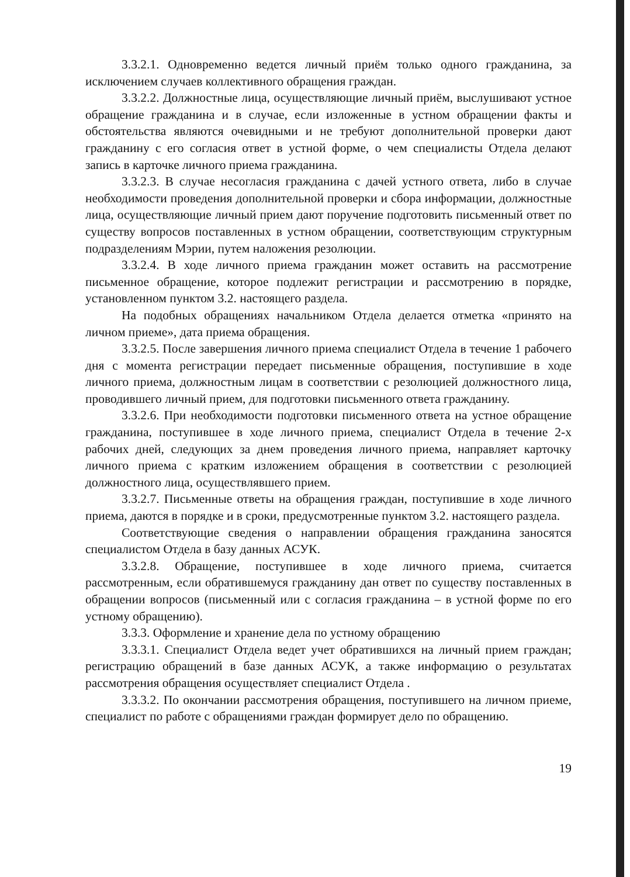3.3.2.1. Одновременно ведется личный приём только одного гражданина, за исключением случаев коллективного обращения граждан.
3.3.2.2. Должностные лица, осуществляющие личный приём, выслушивают устное обращение гражданина и в случае, если изложенные в устном обращении факты и обстоятельства являются очевидными и не требуют дополнительной проверки дают гражданину с его согласия ответ в устной форме, о чем специалисты Отдела делают запись в карточке личного приема гражданина.
3.3.2.3. В случае несогласия гражданина с дачей устного ответа, либо в случае необходимости проведения дополнительной проверки и сбора информации, должностные лица, осуществляющие личный прием дают поручение подготовить письменный ответ по существу вопросов поставленных в устном обращении, соответствующим структурным подразделениям Мэрии, путем наложения резолюции.
3.3.2.4. В ходе личного приема гражданин может оставить на рассмотрение письменное обращение, которое подлежит регистрации и рассмотрению в порядке, установленном пунктом 3.2. настоящего раздела.
На подобных обращениях начальником Отдела делается отметка «принято на личном приеме», дата приема обращения.
3.3.2.5. После завершения личного приема специалист Отдела в течение 1 рабочего дня с момента регистрации передает письменные обращения, поступившие в ходе личного приема, должностным лицам в соответствии с резолюцией должностного лица, проводившего личный прием, для подготовки письменного ответа гражданину.
3.3.2.6. При необходимости подготовки письменного ответа на устное обращение гражданина, поступившее в ходе личного приема, специалист Отдела в течение 2-х рабочих дней, следующих за днем проведения личного приема, направляет карточку личного приема с кратким изложением обращения в соответствии с резолюцией должностного лица, осуществлявшего прием.
3.3.2.7. Письменные ответы на обращения граждан, поступившие в ходе личного приема, даются в порядке и в сроки, предусмотренные пунктом 3.2. настоящего раздела.
Соответствующие сведения о направлении обращения гражданина заносятся специалистом Отдела в базу данных АСУК.
3.3.2.8. Обращение, поступившее в ходе личного приема, считается рассмотренным, если обратившемуся гражданину дан ответ по существу поставленных в обращении вопросов (письменный или с согласия гражданина – в устной форме по его устному обращению).
3.3.3. Оформление и хранение дела по устному обращению
3.3.3.1. Специалист Отдела ведет учет обратившихся на личный прием граждан; регистрацию обращений в базе данных АСУК, а также информацию о результатах рассмотрения обращения осуществляет специалист Отдела .
3.3.3.2. По окончании рассмотрения обращения, поступившего на личном приеме, специалист по работе с обращениями граждан формирует дело по обращению.
19